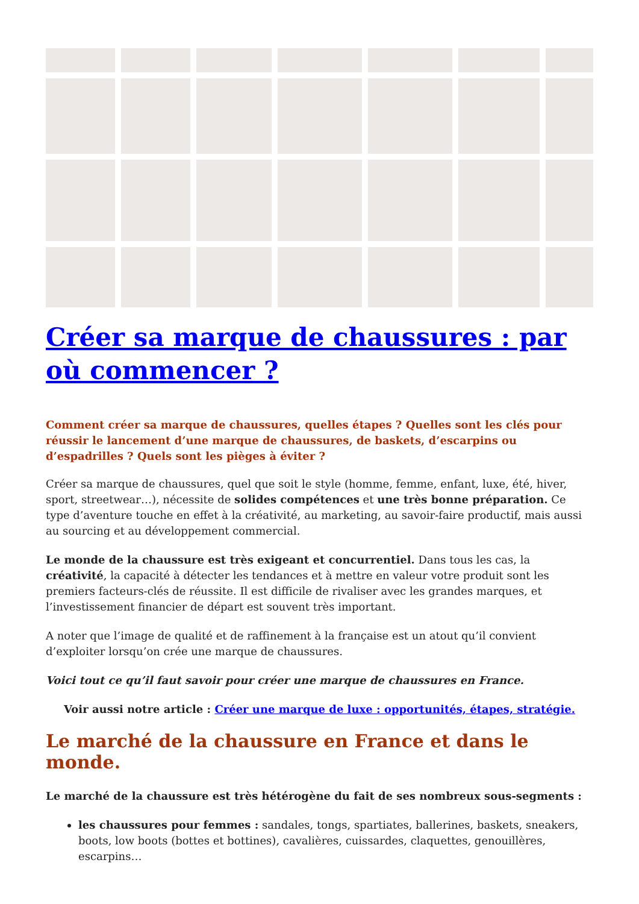Créer sa marque de chaussures : par où commencer ?
Comment créer sa marque de chaussures, quelles étapes ? Quelles sont les clés pour réussir le lancement d’une marque de chaussures, de baskets, d’escarpins ou d’espadrilles ? Quels sont les pièges à éviter ?
Créer sa marque de chaussures, quel que soit le style (homme, femme, enfant, luxe, été, hiver, sport, streetwear…), nécessite de solides compétences et une très bonne préparation. Ce type d’aventure touche en effet à la créativité, au marketing, au savoir-faire productif, mais aussi au sourcing et au développement commercial.
Le monde de la chaussure est très exigeant et concurrentiel. Dans tous les cas, la créativité, la capacité à détecter les tendances et à mettre en valeur votre produit sont les premiers facteurs-clés de réussite. Il est difficile de rivaliser avec les grandes marques, et l’investissement financier de départ est souvent très important.
A noter que l’image de qualité et de raffinement à la française est un atout qu’il convient d’exploiter lorsqu’on crée une marque de chaussures.
Voici tout ce qu’il faut savoir pour créer une marque de chaussures en France.
Voir aussi notre article : Créer une marque de luxe : opportunités, étapes, stratégie.
Le marché de la chaussure en France et dans le monde.
Le marché de la chaussure est très hétérogène du fait de ses nombreux sous-segments :
les chaussures pour femmes : sandales, tongs, spartiates, ballerines, baskets, sneakers, boots, low boots (bottes et bottines), cavalières, cuissardes, claquettes, genouillères, escarpins…